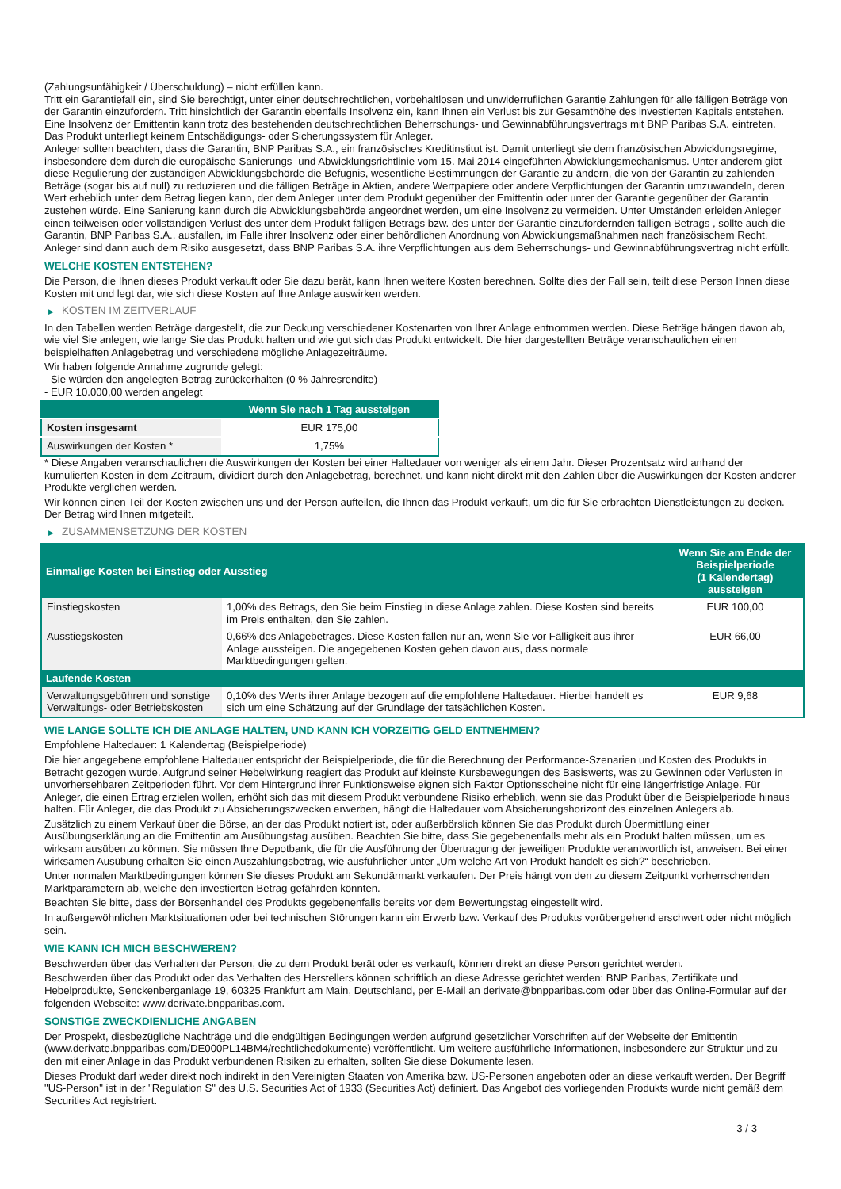(Zahlungsunfähigkeit / Überschuldung) – nicht erfüllen kann.
Tritt ein Garantiefall ein, sind Sie berechtigt, unter einer deutschrechtlichen, vorbehaltlosen und unwiderruflichen Garantie Zahlungen für alle fälligen Beträge von der Garantin einzufordern. Tritt hinsichtlich der Garantin ebenfalls Insolvenz ein, kann Ihnen ein Verlust bis zur Gesamthöhe des investierten Kapitals entstehen. Eine Insolvenz der Emittentin kann trotz des bestehenden deutschrechtlichen Beherrschungs- und Gewinnabführungsvertrags mit BNP Paribas S.A. eintreten.
Das Produkt unterliegt keinem Entschädigungs- oder Sicherungssystem für Anleger.
Anleger sollten beachten, dass die Garantin, BNP Paribas S.A., ein französisches Kreditinstitut ist. Damit unterliegt sie dem französischen Abwicklungsregime, insbesondere dem durch die europäische Sanierungs- und Abwicklungsrichtlinie vom 15. Mai 2014 eingeführten Abwicklungsmechanismus. Unter anderem gibt diese Regulierung der zuständigen Abwicklungsbehörde die Befugnis, wesentliche Bestimmungen der Garantie zu ändern, die von der Garantin zu zahlenden Beträge (sogar bis auf null) zu reduzieren und die fälligen Beträge in Aktien, andere Wertpapiere oder andere Verpflichtungen der Garantin umzuwandeln, deren Wert erheblich unter dem Betrag liegen kann, der dem Anleger unter dem Produkt gegenüber der Emittentin oder unter der Garantie gegenüber der Garantin zustehen würde. Eine Sanierung kann durch die Abwicklungsbehörde angeordnet werden, um eine Insolvenz zu vermeiden. Unter Umständen erleiden Anleger einen teilweisen oder vollständigen Verlust des unter dem Produkt fälligen Betrags bzw. des unter der Garantie einzufordernden fälligen Betrags , sollte auch die Garantin, BNP Paribas S.A., ausfallen, im Falle ihrer Insolvenz oder einer behördlichen Anordnung von Abwicklungsmaßnahmen nach französischem Recht. Anleger sind dann auch dem Risiko ausgesetzt, dass BNP Paribas S.A. ihre Verpflichtungen aus dem Beherrschungs- und Gewinnabführungsvertrag nicht erfüllt.
WELCHE KOSTEN ENTSTEHEN?
Die Person, die Ihnen dieses Produkt verkauft oder Sie dazu berät, kann Ihnen weitere Kosten berechnen. Sollte dies der Fall sein, teilt diese Person Ihnen diese Kosten mit und legt dar, wie sich diese Kosten auf Ihre Anlage auswirken werden.
▶ KOSTEN IM ZEITVERLAUF
In den Tabellen werden Beträge dargestellt, die zur Deckung verschiedener Kostenarten von Ihrer Anlage entnommen werden. Diese Beträge hängen davon ab, wie viel Sie anlegen, wie lange Sie das Produkt halten und wie gut sich das Produkt entwickelt. Die hier dargestellten Beträge veranschaulichen einen beispielhaften Anlagebetrag und verschiedene mögliche Anlagezeiträume.
Wir haben folgende Annahme zugrunde gelegt:
- Sie würden den angelegten Betrag zurückerhalten (0 % Jahresrendite)
- EUR 10.000,00 werden angelegt
| | Wenn Sie nach 1 Tag aussteigen |
| --- | --- |
| Kosten insgesamt | EUR 175,00 |
| Auswirkungen der Kosten * | 1,75% |
* Diese Angaben veranschaulichen die Auswirkungen der Kosten bei einer Haltedauer von weniger als einem Jahr. Dieser Prozentsatz wird anhand der kumulierten Kosten in dem Zeitraum, dividiert durch den Anlagebetrag, berechnet, und kann nicht direkt mit den Zahlen über die Auswirkungen der Kosten anderer Produkte verglichen werden.
Wir können einen Teil der Kosten zwischen uns und der Person aufteilen, die Ihnen das Produkt verkauft, um die für Sie erbrachten Dienstleistungen zu decken. Der Betrag wird Ihnen mitgeteilt.
▶ ZUSAMMENSETZUNG DER KOSTEN
| Einmalige Kosten bei Einstieg oder Ausstieg | | Wenn Sie am Ende der Beispielperiode (1 Kalendertag) aussteigen |
| --- | --- | --- |
| Einstiegskosten | 1,00% des Betrags, den Sie beim Einstieg in diese Anlage zahlen. Diese Kosten sind bereits im Preis enthalten, den Sie zahlen. | EUR 100,00 |
| Ausstiegskosten | 0,66% des Anlagebetrages. Diese Kosten fallen nur an, wenn Sie vor Fälligkeit aus ihrer Anlage aussteigen. Die angegebenen Kosten gehen davon aus, dass normale Marktbedingungen gelten. | EUR 66,00 |
| Laufende Kosten | | |
| Verwaltungsgebühren und sonstige Verwaltungs- oder Betriebskosten | 0,10% des Werts ihrer Anlage bezogen auf die empfohlene Haltedauer. Hierbei handelt es sich um eine Schätzung auf der Grundlage der tatsächlichen Kosten. | EUR 9,68 |
WIE LANGE SOLLTE ICH DIE ANLAGE HALTEN, UND KANN ICH VORZEITIG GELD ENTNEHMEN?
Empfohlene Haltedauer: 1 Kalendertag (Beispielperiode)
Die hier angegebene empfohlene Haltedauer entspricht der Beispielperiode, die für die Berechnung der Performance-Szenarien und Kosten des Produkts in Betracht gezogen wurde. Aufgrund seiner Hebelwirkung reagiert das Produkt auf kleinste Kursbewegungen des Basiswerts, was zu Gewinnen oder Verlusten in unvorhersehbaren Zeitperioden führt. Vor dem Hintergrund ihrer Funktionsweise eignen sich Faktor Optionsscheine nicht für eine längerfristige Anlage. Für Anleger, die einen Ertrag erzielen wollen, erhöht sich das mit diesem Produkt verbundene Risiko erheblich, wenn sie das Produkt über die Beispielperiode hinaus halten. Für Anleger, die das Produkt zu Absicherungszwecken erwerben, hängt die Haltedauer vom Absicherungshorizont des einzelnen Anlegers ab.
Zusätzlich zu einem Verkauf über die Börse, an der das Produkt notiert ist, oder außerbörslich können Sie das Produkt durch Übermittlung einer Ausübungserklärung an die Emittentin am Ausübungstag ausüben. Beachten Sie bitte, dass Sie gegebenenfalls mehr als ein Produkt halten müssen, um es wirksam ausüben zu können. Sie müssen Ihre Depotbank, die für die Ausführung der Übertragung der jeweiligen Produkte verantwortlich ist, anweisen. Bei einer wirksamen Ausübung erhalten Sie einen Auszahlungsbetrag, wie ausführlicher unter „Um welche Art von Produkt handelt es sich?“ beschrieben.
Unter normalen Marktbedingungen können Sie dieses Produkt am Sekundärmarkt verkaufen. Der Preis hängt von den zu diesem Zeitpunkt vorherrschenden Marktparametern ab, welche den investierten Betrag gefährden könnten.
Beachten Sie bitte, dass der Börsenhandel des Produkts gegebenenfalls bereits vor dem Bewertungstag eingestellt wird.
In außergewöhnlichen Marktsituationen oder bei technischen Störungen kann ein Erwerb bzw. Verkauf des Produkts vorübergehend erschwert oder nicht möglich sein.
WIE KANN ICH MICH BESCHWEREN?
Beschwerden über das Verhalten der Person, die zu dem Produkt berät oder es verkauft, können direkt an diese Person gerichtet werden.
Beschwerden über das Produkt oder das Verhalten des Herstellers können schriftlich an diese Adresse gerichtet werden: BNP Paribas, Zertifikate und Hebelprodukte, Senckenberganlage 19, 60325 Frankfurt am Main, Deutschland, per E-Mail an derivate@bnpparibas.com oder über das Online-Formular auf der folgenden Webseite: www.derivate.bnpparibas.com.
SONSTIGE ZWECKDIENLICHE ANGABEN
Der Prospekt, diesbezügliche Nachträge und die endgültigen Bedingungen werden aufgrund gesetzlicher Vorschriften auf der Webseite der Emittentin (www.derivate.bnpparibas.com/DE000PL14BM4/rechtlichedokumente) veröffentlicht. Um weitere ausführliche Informationen, insbesondere zur Struktur und zu den mit einer Anlage in das Produkt verbundenen Risiken zu erhalten, sollten Sie diese Dokumente lesen.
Dieses Produkt darf weder direkt noch indirekt in den Vereinigten Staaten von Amerika bzw. US-Personen angeboten oder an diese verkauft werden. Der Begriff "US-Person" ist in der "Regulation S" des U.S. Securities Act of 1933 (Securities Act) definiert. Das Angebot des vorliegenden Produkts wurde nicht gemäß dem Securities Act registriert.
3 / 3